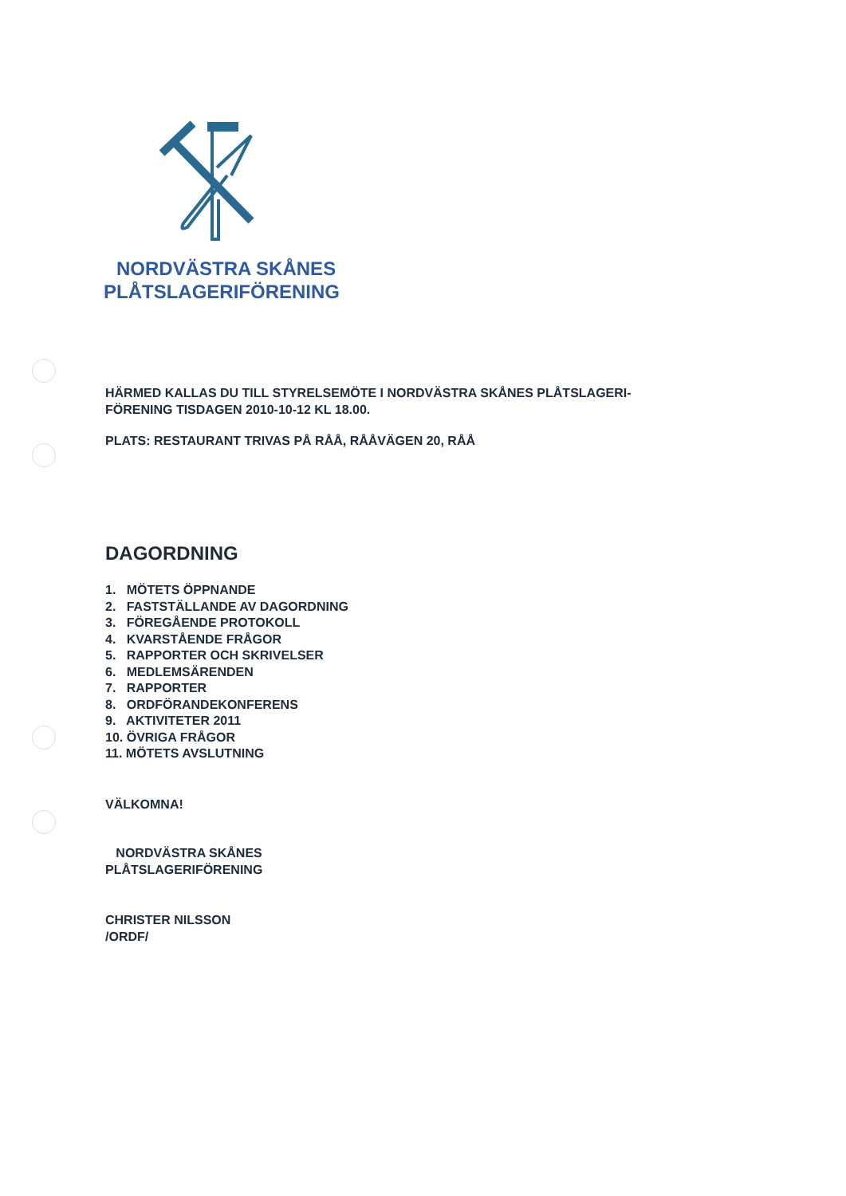NORDVÄSTRA SKÅNES
PLÅTSLAGERIFÖRENING
HÄRMED KALLAS DU TILL STYRELSEMÖTE I NORDVÄSTRA SKÅNES PLÅTSLAGERI-
FÖRENING TISDAGEN 2010-10-12 KL 18.00.
PLATS: RESTAURANT TRIVAS PÅ RÅÅ, RÅÅVÄGEN 20, RÅÅ
DAGORDNING
1. MÖTETS ÖPPNANDE
2. FASTSTÄLLANDE AV DAGORDNING
3. FÖREGÅENDE PROTOKOLL
4. KVARSTÅENDE FRÅGOR
5. RAPPORTER OCH SKRIVELSER
6. MEDLEMSÄRENDEN
7. RAPPORTER
8. ORDFÖRANDEKONFERENS
9. AKTIVITETER 2011
10. ÖVRIGA FRÅGOR
11. MÖTETS AVSLUTNING
VÄLKOMNA!
NORDVÄSTRA SKÅNES
PLÅTSLAGERIFÖRENING
CHRISTER NILSSON
/ORDF/